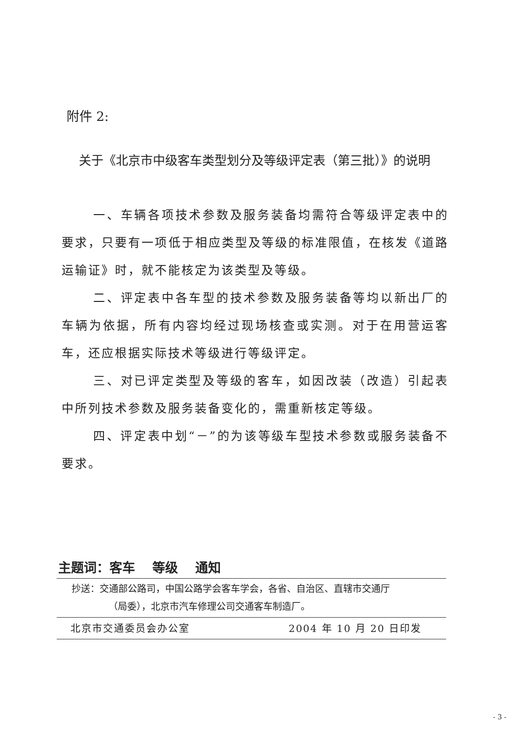附件 2:
关于《北京市中级客车类型划分及等级评定表（第三批）》的说明
一、车辆各项技术参数及服务装备均需符合等级评定表中的要求，只要有一项低于相应类型及等级的标准限值，在核发《道路运输证》时，就不能核定为该类型及等级。
二、评定表中各车型的技术参数及服务装备等均以新出厂的车辆为依据，所有内容均经过现场核查或实测。对于在用营运客车，还应根据实际技术等级进行等级评定。
三、对已评定类型及等级的客车，如因改装（改造）引起表中所列技术参数及服务装备变化的，需重新核定等级。
四、评定表中划“－”的为该等级车型技术参数或服务装备不要求。
主题词：客车　 等级　 通知
抄送：交通部公路司，中国公路学会客车学会，各省、自治区、直辖市交通厅
（局委），北京市汽车修理公司交通客车制造厂。
北京市交通委员会办公室 2004 年 10 月 20 日印发
- 3 -